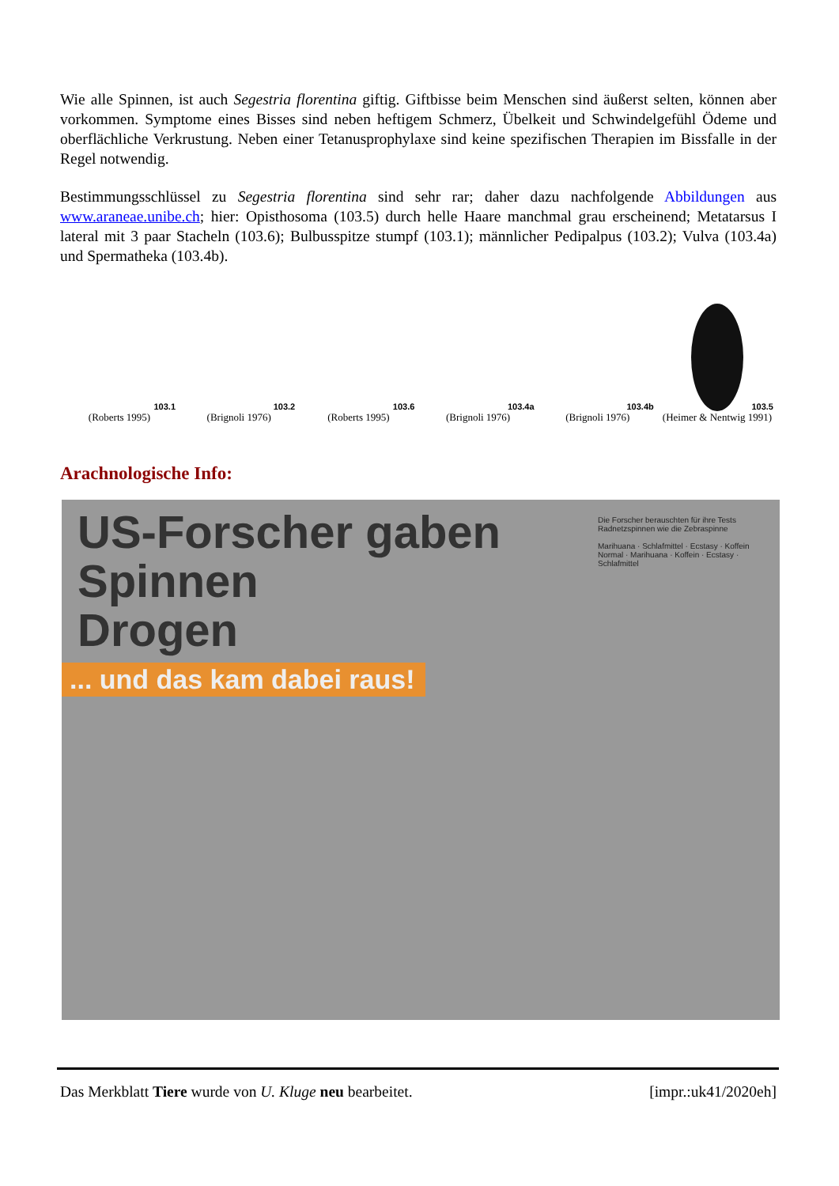Wie alle Spinnen, ist auch Segestria florentina giftig. Giftbisse beim Menschen sind äußerst selten, können aber vorkommen. Symptome eines Bisses sind neben heftigem Schmerz, Übelkeit und Schwindelgefühl Ödeme und oberflächliche Verkrustung. Neben einer Tetanusprophylaxe sind keine spezifischen Therapien im Bissfalle in der Regel notwendig.
Bestimmungsschlüssel zu Segestria florentina sind sehr rar; daher dazu nachfolgende Abbildungen aus www.araneae.unibe.ch; hier: Opisthosoma (103.5) durch helle Haare manchmal grau erscheinend; Metatarsus I lateral mit 3 paar Stacheln (103.6); Bulbusspitze stumpf (103.1); männlicher Pedipalpus (103.2); Vulva (103.4a) und Spermatheka (103.4b).
103.1
(Roberts 1995)
103.2
(Brignoli 1976)
103.6
(Roberts 1995)
103.4a
(Brignoli 1976)
103.4b
(Brignoli 1976)
103.5
(Heimer & Nentwig 1991)
Arachnologische Info:
US-Forscher gaben
Spinnen
Drogen
... und das kam dabei raus!
Die Forscher berauschten für ihre Tests Radnetzspinnen wie die Zebraspinne
Marihuana · Schlafmittel · Ecstasy · Koffein
Normal · Marihuana · Koffein · Ecstasy · Schlafmittel
Das Merkblatt Tiere wurde von U. Kluge neu bearbeitet. [impr.:uk41/2020eh]